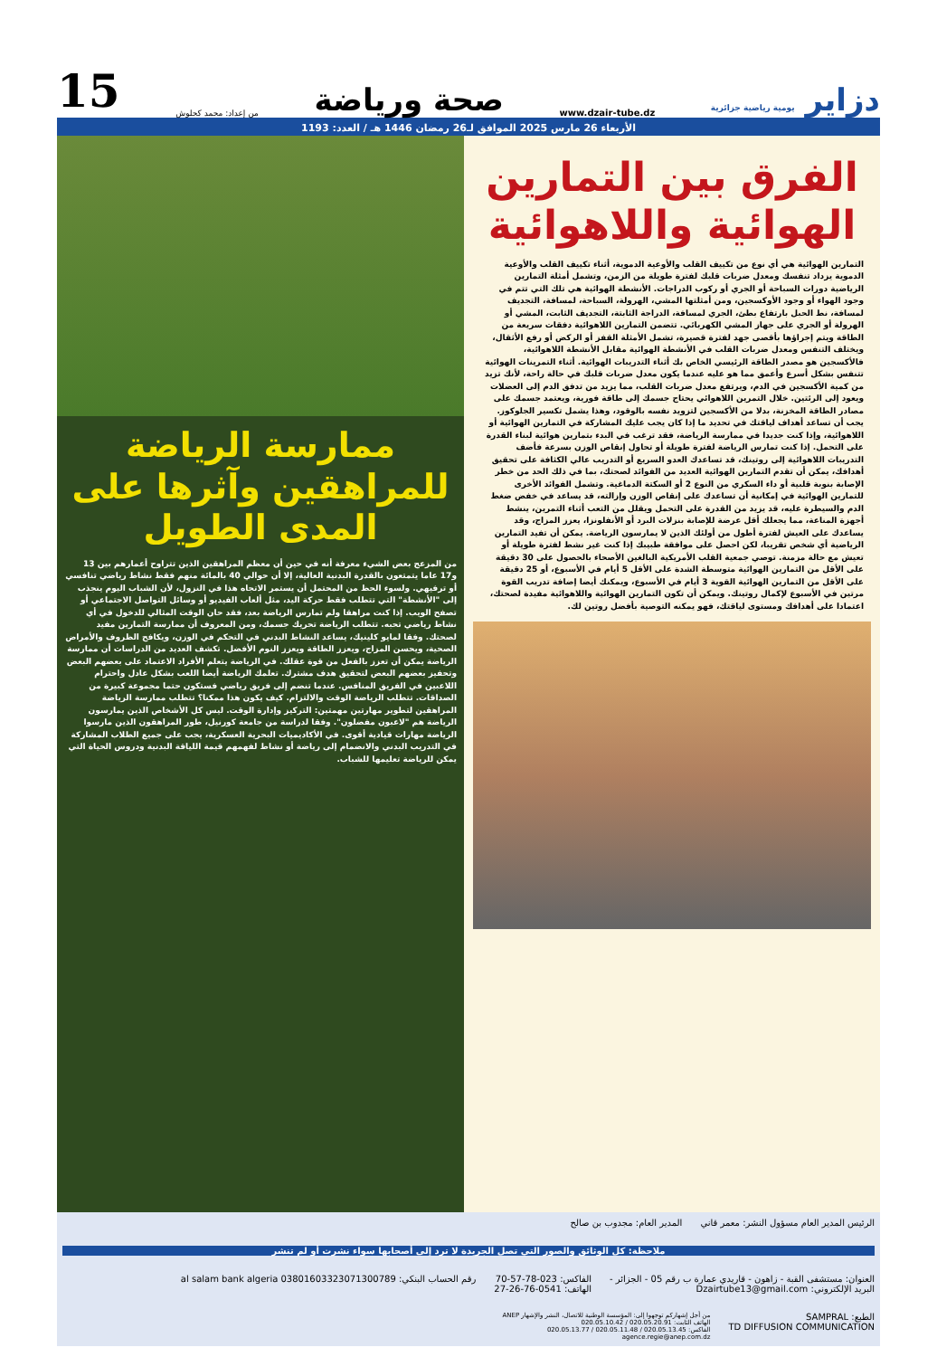دزاير يومية رياضية جزائرية
www.dzair-tube.dz
صحة ورياضة
من إعداد: محمد كحلوش
15
الأربعاء 26 مارس 2025 الموافق لـ26 رمضان 1446 هـ / العدد: 1193
الفرق بين التمارين الهوائية واللاهوائية
التمارين الهوائية هي أي نوع من تكييف القلب والأوعية الدموية، أثناء تكييف القلب والأوعية الدموية يزداد تنفسك ومعدل ضربات قلبك لفترة طويلة من الزمن، وتشمل أمثلة التمارين الرياضية دورات السباحة أو الجري أو ركوب الدراجات. الأنشطة الهوائية هي تلك التي تتم في وجود الهواء أو وجود الأوكسجين، ومن أمثلتها المشي، الهرولة، السباحة، لمسافة، التجديف لمسافة، نط الحبل بارتفاع بطئ، الجري لمسافة، الدراجة الثابتة، التجديف الثابت، المشي أو الهرولة أو الجري على جهاز المشي الكهربائي. تتضمن التمارين اللاهوائية دفقات سريعة من الطاقة ويتم إجراؤها بأقصى جهد لفترة قصيرة، تشمل الأمثلة القفز أو الركض أو رفع الأثقال، ويختلف التنفس ومعدل ضربات القلب في الأنشطة الهوائية مقابل الأنشطة اللاهوائية، فالأكسجين هو مصدر الطاقة الرئيسي الخاص بك أثناء التدريبات الهوائية. أثناء التمرينات الهوائية تتنفس بشكل أسرع وأعمق مما هو عليه عندما يكون معدل ضربات قلبك في حالة راحة، لأنك تزيد من كمية الأكسجين في الدم، ويرتفع معدل ضربات القلب، مما يزيد من تدفق الدم إلى العضلات ويعود إلى الرئتين. خلال التمرين اللاهوائي يحتاج جسمك إلى طاقة فورية، ويعتمد جسمك على مصادر الطاقة المخزنة، بدلا من الأكسجين لتزويد نفسه بالوقود، وهذا يشمل تكسير الجلوكوز. يجب أن تساعد أهداف لياقتك في تحديد ما إذا كان يجب عليك المشاركة في التمارين الهوائية أو اللاهوائية، وإذا كنت جديدا في ممارسة الرياضة، فقد ترغب في البدء بتمارين هوائية لبناء القدرة على التحمل. إذا كنت تمارس الرياضة لفترة طويلة أو تحاول إنقاص الوزن بسرعة فأضف التدريبات اللاهوائية إلى روتينك، قد تساعدك العدو السريع أو التدريب عالي الكثافة على تحقيق أهدافك، يمكن أن تقدم التمارين الهوائية العديد من الفوائد لصحتك، بما في ذلك الحد من خطر الإصابة بنوبة قلبية أو داء السكري من النوع 2 أو السكتة الدماغية. وتشمل الفوائد الأخرى للتمارين الهوائية في إمكانية أن تساعدك على إنقاص الوزن وإزالته، قد يساعد في خفض ضغط الدم والسيطرة عليه، قد يزيد من القدرة على التحمل ويقلل من التعب أثناء التمرين، ينشط أجهزة المناعة، مما يجعلك أقل عرضة للإصابة بنزلات البرد أو الأنفلونزا، يعزز المزاج، وقد يساعدك على العيش لفترة أطول من أولئك الذين لا يمارسون الرياضة. يمكن أن تفيد التمارين الرياضية أي شخص تقريبا، لكن احصل على موافقة طبيبك إذا كنت غير نشط لفترة طويلة أو تعيش مع حالة مزمنة. توصي جمعية القلب الأمريكية البالغين الأصحاء بالحصول على 30 دقيقة على الأقل من التمارين الهوائية متوسطة الشدة على الأقل 5 أيام في الأسبوع، أو 25 دقيقة على الأقل من التمارين الهوائية القوية 3 أيام في الأسبوع، ويمكنك أيضا إضافة تدريب القوة مرتين في الأسبوع لإكمال روتينك. ويمكن أن تكون التمارين الهوائية واللاهوائية مفيدة لصحتك، اعتمادا على أهدافك ومستوى لياقتك، فهو يمكنه التوصية بأفضل روتين لك.
ممارسة الرياضة للمراهقين وآثرها على المدى الطويل
من المزعج بعض الشيء معرفة أنه في حين أن معظم المراهقين الذين تتراوح أعمارهم بين 13 و17 عاما يتمتعون بالقدرة البدنية العالية، إلا أن حوالي 40 بالمائة منهم فقط نشاط رياضي تنافسي أو ترفيهي. ولسوء الحظ من المحتمل أن يستمر الاتجاه هذا في النزول، لأن الشباب اليوم ينجذب إلى "الأنشطة" التي تتطلب فقط حركة اليد، مثل ألعاب الفيديو أو وسائل التواصل الاجتماعي أو تصفح الويب. إذا كنت مراهقا ولم تمارس الرياضة بعد، فقد حان الوقت المثالي للدخول في أي نشاط رياضي تحبه. تتطلب الرياضة تحريك جسمك، ومن المعروف أن ممارسة التمارين مفيد لصحتك. وفقا لمايو كلينيك، يساعد النشاط البدني في التحكم في الوزن، ويكافح الظروف والأمراض الصحية، ويحسن المزاج، ويعزز الطاقة ويعزز النوم الأفضل. تكشف العديد من الدراسات أن ممارسة الرياضة يمكن أن تعزز بالفعل من قوة عقلك. في الرياضة يتعلم الأفراد الاعتماد على بعضهم البعض وتحفيز بعضهم البعض لتحقيق هدف مشترك. تعلمك الرياضة أيضا اللعب بشكل عادل واحترام اللاعبين في الفريق المنافس. عندما تنضم إلى فريق رياضي فستكون حتما مجموعة كبيرة من الصداقات. تتطلب الرياضة الوقت والالتزام. كيف يكون هذا ممكنا؟ تتطلب ممارسة الرياضة المراهقين لتطوير مهارتين مهمتين: التركيز وإدارة الوقت. ليس كل الأشخاص الذين يمارسون الرياضة هم "لاعبون مفضلون". وفقا لدراسة من جامعة كورنيل، طور المراهقون الذين مارسوا الرياضة مهارات قيادية أقوى. في الأكاديميات البحرية العسكرية، يجب على جميع الطلاب المشاركة في التدريب البدني والانضمام إلى رياضة أو نشاط لفهمهم قيمة اللياقة البدنية ودروس الحياة التي يمكن للرياضة تعليمها للشباب.
الرئيس المدير العام مسؤول النشر: معمر قاني
المدير العام: مجدوب بن صالح
ملاحظة: كل الوثائق والصور التي تصل الجريدة لا ترد إلى أصحابها سواء نشرت أو لم تنشر
العنوان: مستشفى القبة - زاهون - قاريدي عمارة ب رقم 05 - الجزائر -
البريد الإلكتروني: Dzairtube13@gmail.com
الفاكس: 023-78-57-70
الهاتف: 0541-76-26-27
رقم الحساب البنكي: al salam bank algeria 03801603323071300789
الطبع: SAMPRAL
TD DIFFUSION COMMUNICATION
من أجل إشهاركم توجهوا إلى: المؤسسة الوطنية للاتصال، النشر والإشهار ANEP
الهاتف الثابت: 020.05.20.91 / 020.05.10.42
الفاكس: 020.05.13.45 / 020.05.11.48 / 020.05.13.77
agence.regie@anep.com.dz